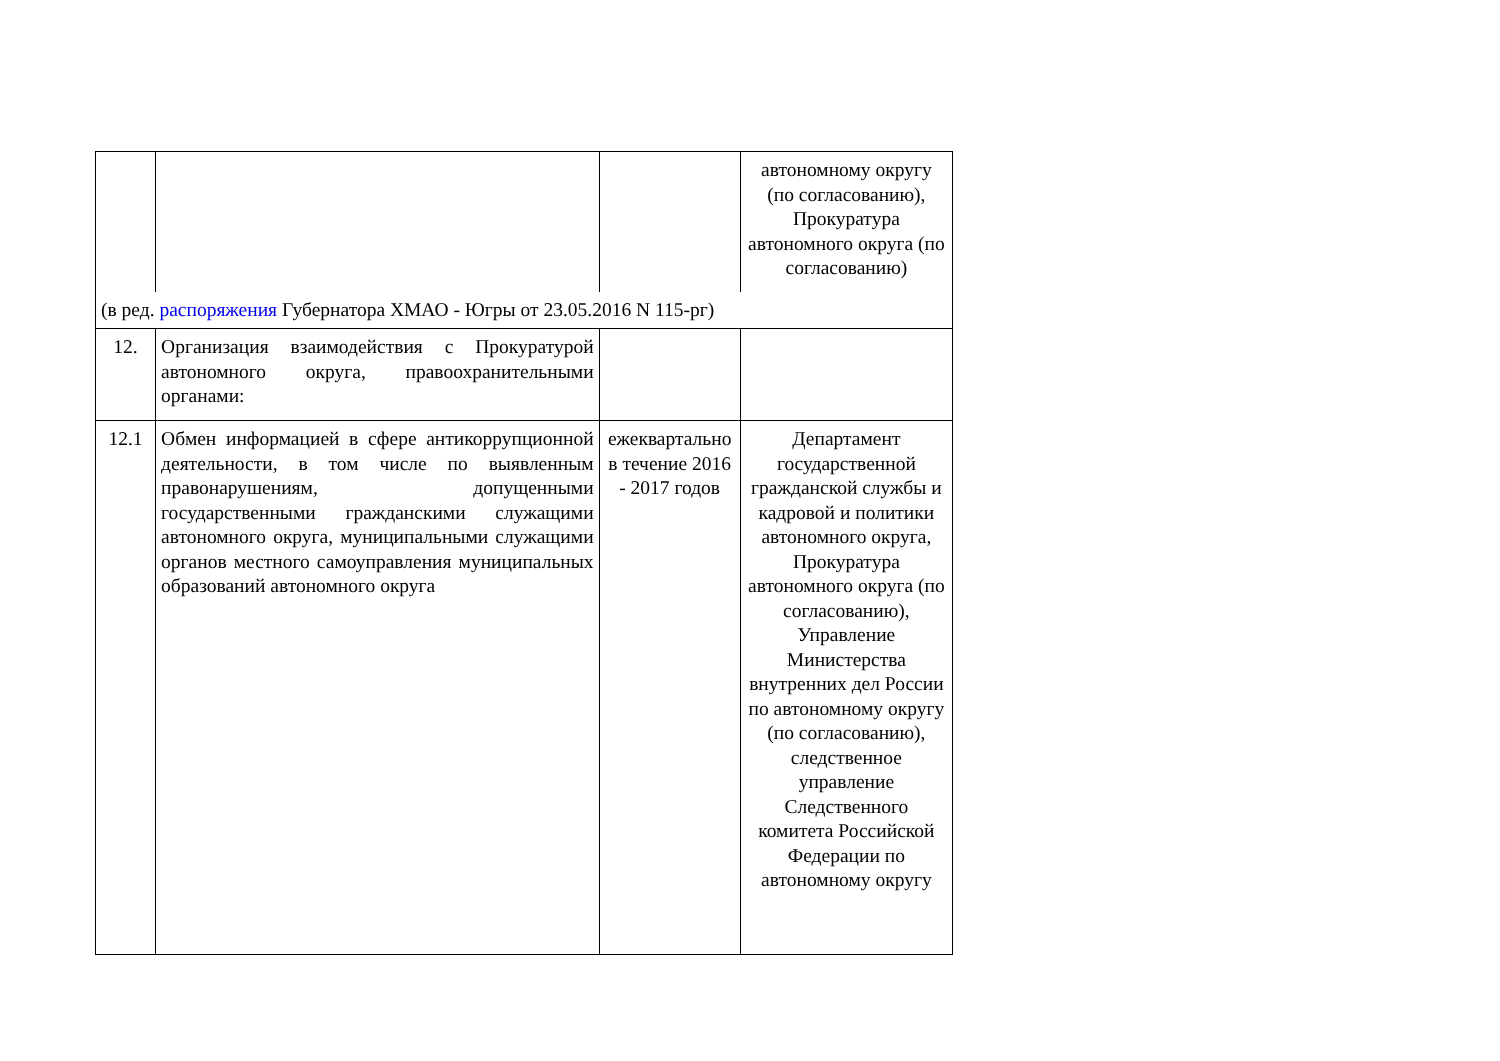| | | | автономному округу (по согласованию), Прокуратура автономного округа (по согласованию) |
| (в ред. распоряжения Губернатора ХМАО - Югры от 23.05.2016 N 115-рг) | | | |
| 12. | Организация взаимодействия с Прокуратурой автономного округа, правоохранительными органами: | | |
| 12.1 | Обмен информацией в сфере антикоррупционной деятельности, в том числе по выявленным правонарушениям, допущенными государственными гражданскими служащими автономного округа, муниципальными служащими органов местного самоуправления муниципальных образований автономного округа | ежеквартально в течение 2016 - 2017 годов | Департамент государственной гражданской службы и кадровой и политики автономного округа, Прокуратура автономного округа (по согласованию), Управление Министерства внутренних дел России по автономному округу (по согласованию), следственное управление Следственного комитета Российской Федерации по автономному округу |